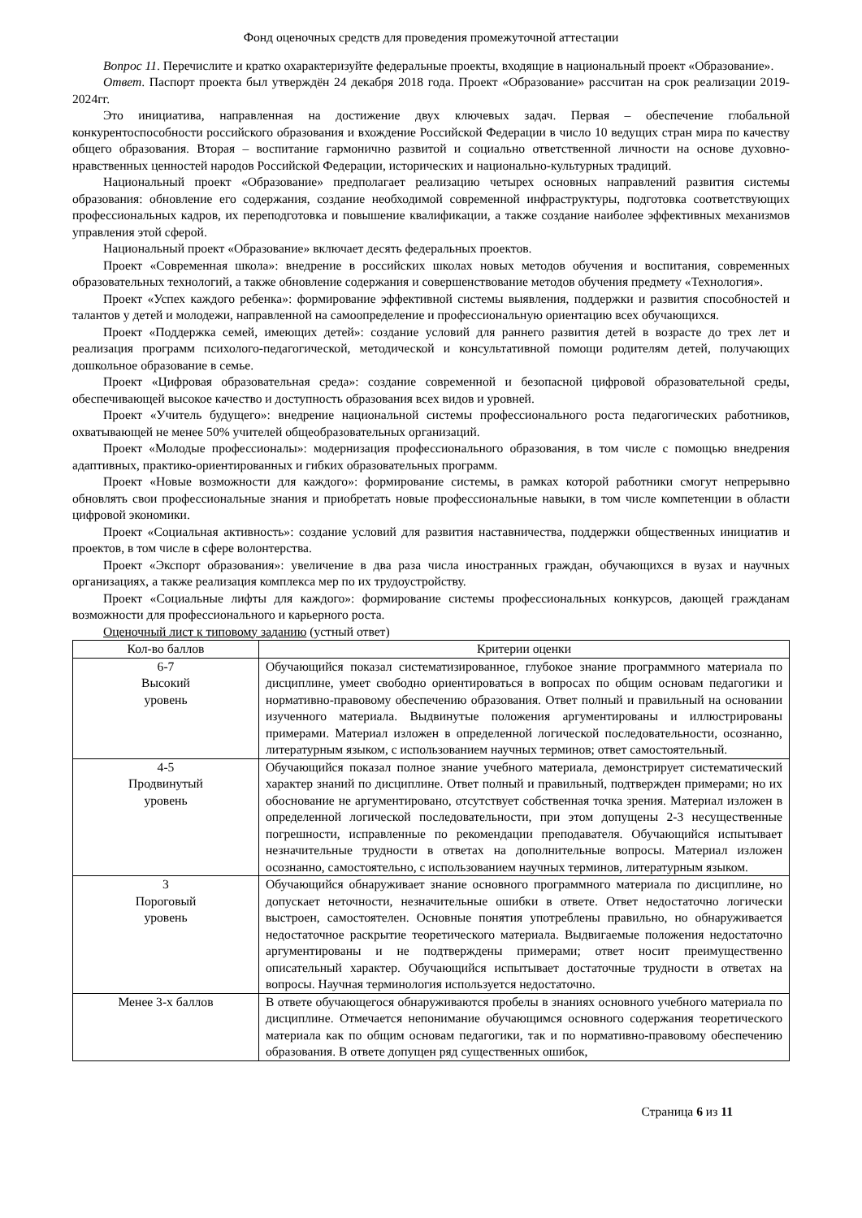Фонд оценочных средств для проведения промежуточной аттестации
Вопрос 11. Перечислите и кратко охарактеризуйте федеральные проекты, входящие в национальный проект «Образование».
Ответ. Паспорт проекта был утверждён 24 декабря 2018 года. Проект «Образование» рассчитан на срок реализации 2019-2024гг.
Это инициатива, направленная на достижение двух ключевых задач. Первая – обеспечение глобальной конкурентоспособности российского образования и вхождение Российской Федерации в число 10 ведущих стран мира по качеству общего образования. Вторая – воспитание гармонично развитой и социально ответственной личности на основе духовно-нравственных ценностей народов Российской Федерации, исторических и национально-культурных традиций.
Национальный проект «Образование» предполагает реализацию четырех основных направлений развития системы образования: обновление его содержания, создание необходимой современной инфраструктуры, подготовка соответствующих профессиональных кадров, их переподготовка и повышение квалификации, а также создание наиболее эффективных механизмов управления этой сферой.
Национальный проект «Образование» включает десять федеральных проектов.
Проект «Современная школа»: внедрение в российских школах новых методов обучения и воспитания, современных образовательных технологий, а также обновление содержания и совершенствование методов обучения предмету «Технология».
Проект «Успех каждого ребенка»: формирование эффективной системы выявления, поддержки и развития способностей и талантов у детей и молодежи, направленной на самоопределение и профессиональную ориентацию всех обучающихся.
Проект «Поддержка семей, имеющих детей»: создание условий для раннего развития детей в возрасте до трех лет и реализация программ психолого-педагогической, методической и консультативной помощи родителям детей, получающих дошкольное образование в семье.
Проект «Цифровая образовательная среда»: создание современной и безопасной цифровой образовательной среды, обеспечивающей высокое качество и доступность образования всех видов и уровней.
Проект «Учитель будущего»: внедрение национальной системы профессионального роста педагогических работников, охватывающей не менее 50% учителей общеобразовательных организаций.
Проект «Молодые профессионалы»: модернизация профессионального образования, в том числе с помощью внедрения адаптивных, практико-ориентированных и гибких образовательных программ.
Проект «Новые возможности для каждого»: формирование системы, в рамках которой работники смогут непрерывно обновлять свои профессиональные знания и приобретать новые профессиональные навыки, в том числе компетенции в области цифровой экономики.
Проект «Социальная активность»: создание условий для развития наставничества, поддержки общественных инициатив и проектов, в том числе в сфере волонтерства.
Проект «Экспорт образования»: увеличение в два раза числа иностранных граждан, обучающихся в вузах и научных организациях, а также реализация комплекса мер по их трудоустройству.
Проект «Социальные лифты для каждого»: формирование системы профессиональных конкурсов, дающей гражданам возможности для профессионального и карьерного роста.
Оценочный лист к типовому заданию (устный ответ)
| Кол-во баллов | Критерии оценки |
| --- | --- |
| 6-7 Высокий уровень | Обучающийся показал систематизированное, глубокое знание программного материала по дисциплине, умеет свободно ориентироваться в вопросах по общим основам педагогики и нормативно-правовому обеспечению образования. Ответ полный и правильный на основании изученного материала. Выдвинутые положения аргументированы и иллюстрированы примерами. Материал изложен в определенной логической последовательности, осознанно, литературным языком, с использованием научных терминов; ответ самостоятельный. |
| 4-5 Продвинутый уровень | Обучающийся показал полное знание учебного материала, демонстрирует систематический характер знаний по дисциплине. Ответ полный и правильный, подтвержден примерами; но их обоснование не аргументировано, отсутствует собственная точка зрения. Материал изложен в определенной логической последовательности, при этом допущены 2-3 несущественные погрешности, исправленные по рекомендации преподавателя. Обучающийся испытывает незначительные трудности в ответах на дополнительные вопросы. Материал изложен осознанно, самостоятельно, с использованием научных терминов, литературным языком. |
| 3 Пороговый уровень | Обучающийся обнаруживает знание основного программного материала по дисциплине, но допускает неточности, незначительные ошибки в ответе. Ответ недостаточно логически выстроен, самостоятелен. Основные понятия употреблены правильно, но обнаруживается недостаточное раскрытие теоретического материала. Выдвигаемые положения недостаточно аргументированы и не подтверждены примерами; ответ носит преимущественно описательный характер. Обучающийся испытывает достаточные трудности в ответах на вопросы. Научная терминология используется недостаточно. |
| Менее 3-х баллов | В ответе обучающегося обнаруживаются пробелы в знаниях основного учебного материала по дисциплине. Отмечается непонимание обучающимся основного содержания теоретического материала как по общим основам педагогики, так и по нормативно-правовому обеспечению образования. В ответе допущен ряд существенных ошибок, |
Страница 6 из 11